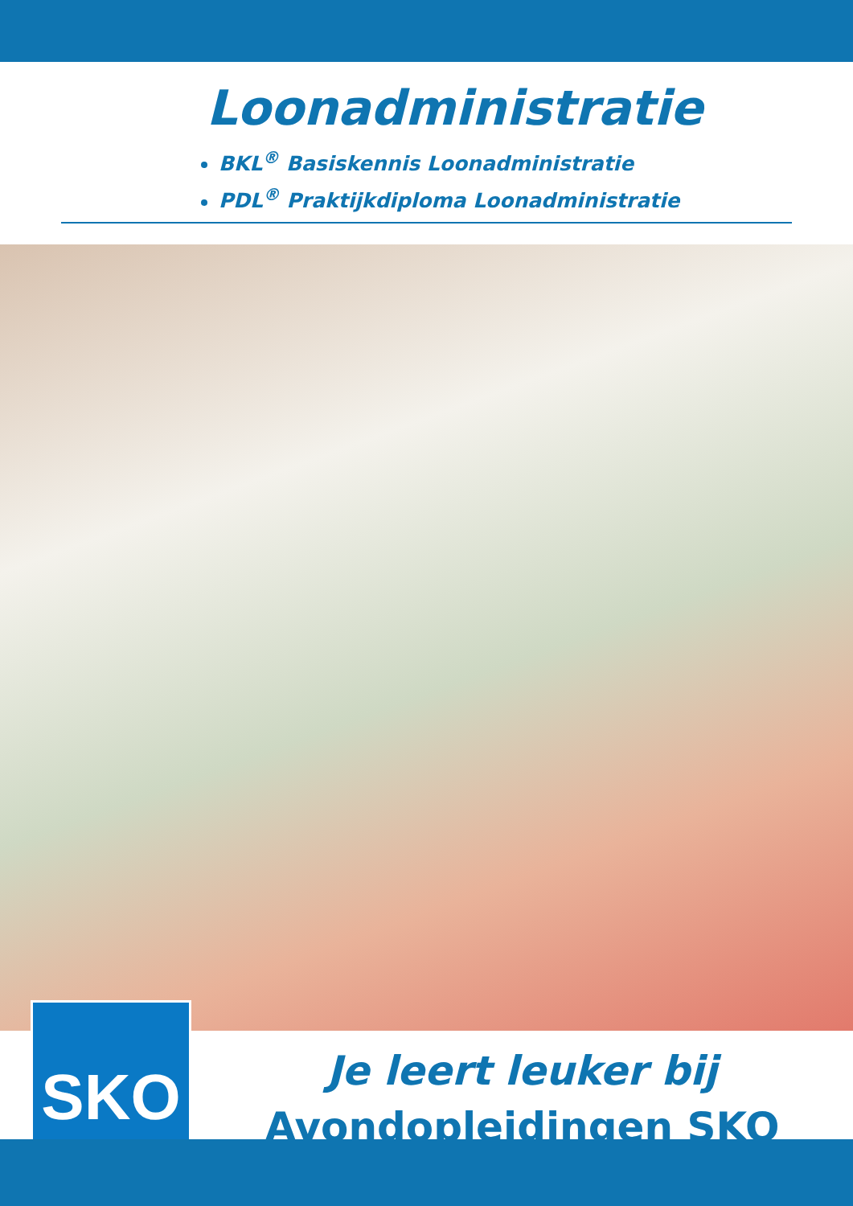Loonadministratie
BKL<sup>®</sup> Basiskennis Loonadministratie
PDL<sup>®</sup> Praktijkdiploma Loonadministratie
SKO
Je leert leuker bij
Avondopleidingen SKO